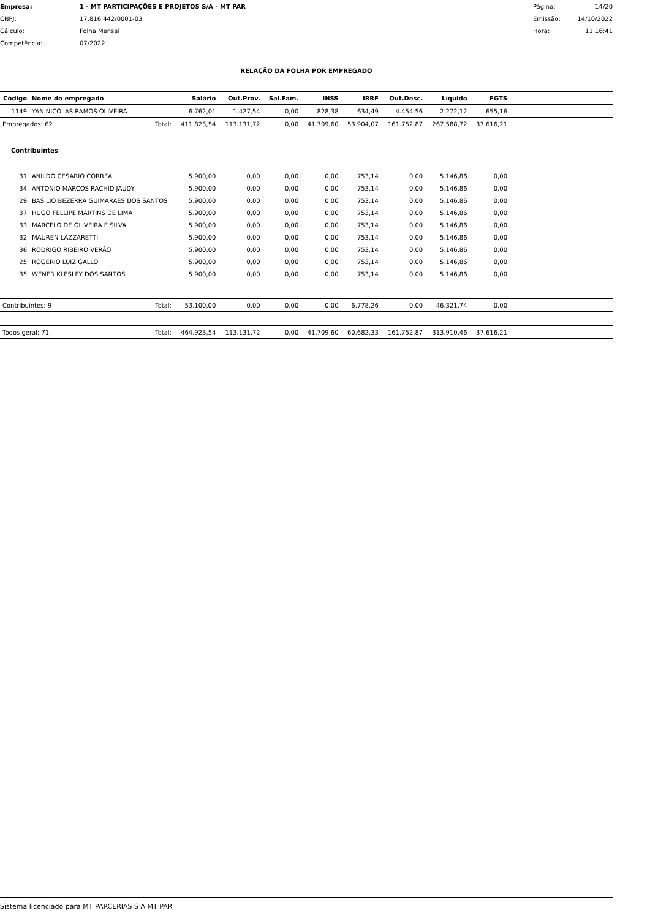| Empresa: | 1 - MT PARTICIPAÇÕES E PROJETOS S/A - MT PAR | Página: | 14/20 |
| CNPJ: | 17.816.442/0001-03 | Emissão: | 14/10/2022 |
| Cálculo: | Folha Mensal | Hora: | 11:16:41 |
| Competência: | 07/2022 | | |
RELAÇÃO DA FOLHA POR EMPREGADO
| Código | Nome do empregado | | Salário | Out.Prov. | Sal.Fam. | INSS | IRRF | Out.Desc. | Líquido | FGTS | |
| --- | --- | --- | --- | --- | --- | --- | --- | --- | --- | --- | --- |
| 1149 | YAN NICOLAS RAMOS OLIVEIRA | | 6.762,01 | 1.427,54 | 0,00 | 828,38 | 634,49 | 4.454,56 | 2.272,12 | 655,16 | |
| Empregados: 62 | | Total: | 411.823,54 | 113.131,72 | 0,00 | 41.709,60 | 53.904,07 | 161.752,87 | 267.588,72 | 37.616,21 | |
| Contribuintes | | | | | | | | | | | |
| 31 | ANILDO CESARIO CORREA | | 5.900,00 | 0,00 | 0,00 | 0,00 | 753,14 | 0,00 | 5.146,86 | 0,00 | |
| 34 | ANTONIO MARCOS RACHID JAUDY | | 5.900,00 | 0,00 | 0,00 | 0,00 | 753,14 | 0,00 | 5.146,86 | 0,00 | |
| 29 | BASILIO BEZERRA GUIMARAES DOS SANTOS | | 5.900,00 | 0,00 | 0,00 | 0,00 | 753,14 | 0,00 | 5.146,86 | 0,00 | |
| 37 | HUGO FELLIPE MARTINS DE LIMA | | 5.900,00 | 0,00 | 0,00 | 0,00 | 753,14 | 0,00 | 5.146,86 | 0,00 | |
| 33 | MARCELO DE OLIVEIRA E SILVA | | 5.900,00 | 0,00 | 0,00 | 0,00 | 753,14 | 0,00 | 5.146,86 | 0,00 | |
| 32 | MAUREN LAZZARETTI | | 5.900,00 | 0,00 | 0,00 | 0,00 | 753,14 | 0,00 | 5.146,86 | 0,00 | |
| 36 | RODRIGO RIBEIRO VERÃO | | 5.900,00 | 0,00 | 0,00 | 0,00 | 753,14 | 0,00 | 5.146,86 | 0,00 | |
| 25 | ROGERIO LUIZ GALLO | | 5.900,00 | 0,00 | 0,00 | 0,00 | 753,14 | 0,00 | 5.146,86 | 0,00 | |
| 35 | WENER KLESLEY DOS SANTOS | | 5.900,00 | 0,00 | 0,00 | 0,00 | 753,14 | 0,00 | 5.146,86 | 0,00 | |
| Contribuintes: 9 | | Total: | 53.100,00 | 0,00 | 0,00 | 0,00 | 6.778,26 | 0,00 | 46.321,74 | 0,00 | |
| Todos geral: 71 | | Total: | 464.923,54 | 113.131,72 | 0,00 | 41.709,60 | 60.682,33 | 161.752,87 | 313.910,46 | 37.616,21 | |
Sistema licenciado para MT PARCERIAS S A MT PAR